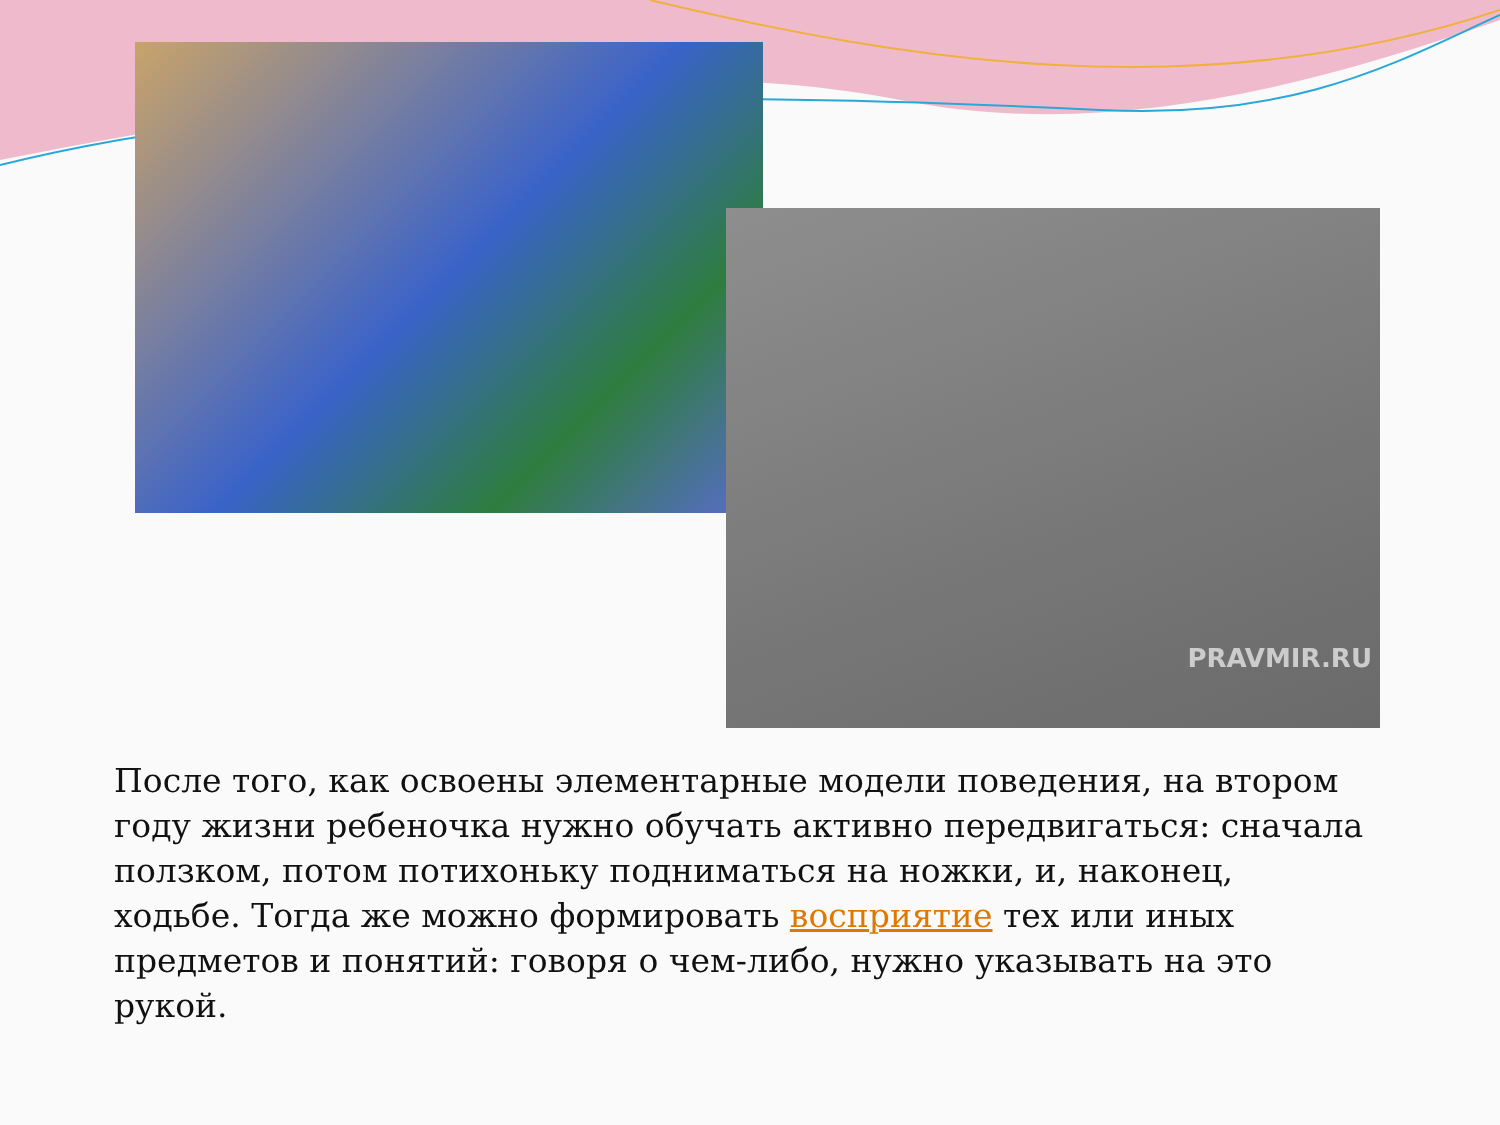PRAVMIR.RU
После того, как освоены элементарные модели поведения, на втором году жизни ребеночка нужно обучать активно передвигаться: сначала ползком, потом потихоньку подниматься на ножки, и, наконец, ходьбе. Тогда же можно формировать восприятие тех или иных предметов и понятий: говоря о чем-либо, нужно указывать на это рукой.